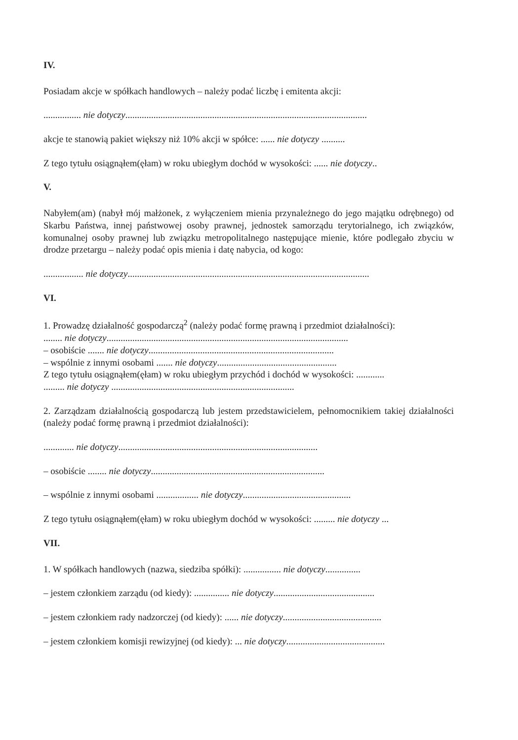IV.
Posiadam akcje w spółkach handlowych – należy podać liczbę i emitenta akcji:
................ nie dotyczy.......................................................................................................
akcje te stanowią pakiet większy niż 10% akcji w spółce: ...... nie dotyczy ..........
Z tego tytułu osiągnąłem(ęłam) w roku ubiegłym dochód w wysokości: ...... nie dotyczy..
V.
Nabyłem(am) (nabył mój małżonek, z wyłączeniem mienia przynależnego do jego majątku odrębnego) od Skarbu Państwa, innej państwowej osoby prawnej, jednostek samorządu terytorialnego, ich związków, komunalnej osoby prawnej lub związku metropolitalnego następujące mienie, które podlegało zbyciu w drodze przetargu – należy podać opis mienia i datę nabycia, od kogo:
................. nie dotyczy.......................................................................................................
VI.
1. Prowadzę działalność gospodarczą<sup>2</sup> (należy podać formę prawną i przedmiot działalności):
........ nie dotyczy.......................................................................................................
– osobiście ....... nie dotyczy...............................................................................
– wspólnie z innymi osobami ....... nie dotyczy...................................................
Z tego tytułu osiągnąłem(ęłam) w roku ubiegłym przychód i dochód w wysokości: ............
......... nie dotyczy ..............................................................................
2. Zarządzam działalnością gospodarczą lub jestem przedstawicielem, pełnomocnikiem takiej działalności (należy podać formę prawną i przedmiot działalności):
............. nie dotyczy.....................................................................................
– osobiście ........ nie dotyczy..........................................................................
– wspólnie z innymi osobami .................. nie dotyczy..............................................
Z tego tytułu osiągnąłem(ęłam) w roku ubiegłym dochód w wysokości: ......... nie dotyczy ...
VII.
1. W spółkach handlowych (nazwa, siedziba spółki): ................ nie dotyczy...............
– jestem członkiem zarządu (od kiedy): ............... nie dotyczy...........................................
– jestem członkiem rady nadzorczej (od kiedy): ...... nie dotyczy..........................................
– jestem członkiem komisji rewizyjnej (od kiedy): ... nie dotyczy..........................................